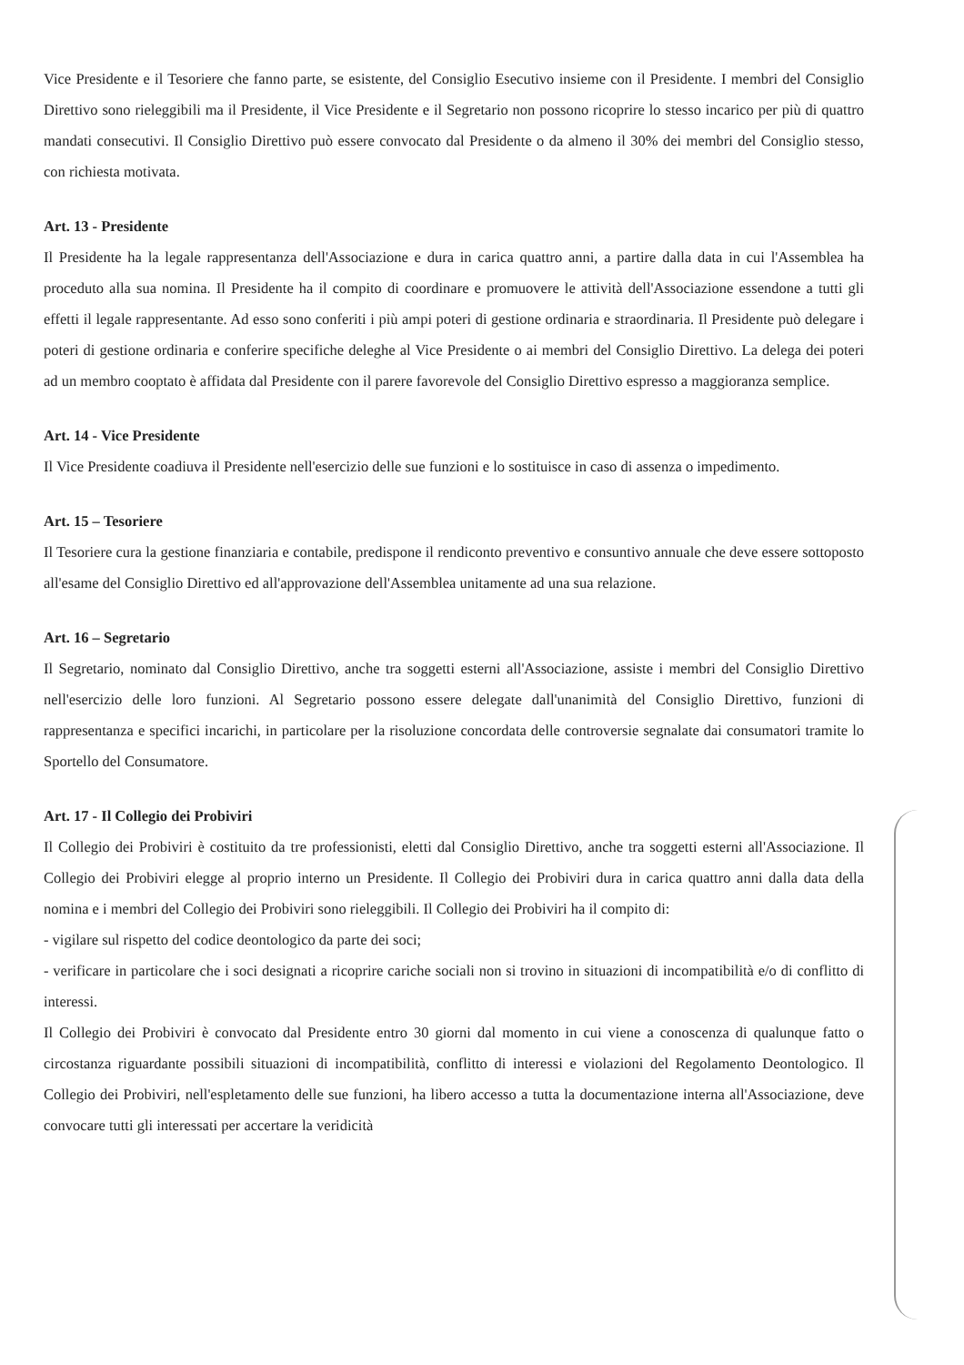Vice Presidente e il Tesoriere che fanno parte, se esistente, del Consiglio Esecutivo insieme con il Presidente. I membri del Consiglio Direttivo sono rieleggibili ma il Presidente, il Vice Presidente e il Segretario non possono ricoprire lo stesso incarico per più di quattro mandati consecutivi. Il Consiglio Direttivo può essere convocato dal Presidente o da almeno il 30% dei membri del Consiglio stesso, con richiesta motivata.
Art. 13 - Presidente
Il Presidente ha la legale rappresentanza dell'Associazione e dura in carica quattro anni, a partire dalla data in cui l'Assemblea ha proceduto alla sua nomina. Il Presidente ha il compito di coordinare e promuovere le attività dell'Associazione essendone a tutti gli effetti il legale rappresentante. Ad esso sono conferiti i più ampi poteri di gestione ordinaria e straordinaria. Il Presidente può delegare i poteri di gestione ordinaria e conferire specifiche deleghe al Vice Presidente o ai membri del Consiglio Direttivo. La delega dei poteri ad un membro cooptato è affidata dal Presidente con il parere favorevole del Consiglio Direttivo espresso a maggioranza semplice.
Art. 14 - Vice Presidente
Il Vice Presidente coadiuva il Presidente nell'esercizio delle sue funzioni e lo sostituisce in caso di assenza o impedimento.
Art. 15 – Tesoriere
Il Tesoriere cura la gestione finanziaria e contabile, predispone il rendiconto preventivo e consuntivo annuale che deve essere sottoposto all'esame del Consiglio Direttivo ed all'approvazione dell'Assemblea unitamente ad una sua relazione.
Art. 16 – Segretario
Il Segretario, nominato dal Consiglio Direttivo, anche tra soggetti esterni all'Associazione, assiste i membri del Consiglio Direttivo nell'esercizio delle loro funzioni. Al Segretario possono essere delegate dall'unanimità del Consiglio Direttivo, funzioni di rappresentanza e specifici incarichi, in particolare per la risoluzione concordata delle controversie segnalate dai consumatori tramite lo Sportello del Consumatore.
Art. 17 - Il Collegio dei Probiviri
Il Collegio dei Probiviri è costituito da tre professionisti, eletti dal Consiglio Direttivo, anche tra soggetti esterni all'Associazione. Il Collegio dei Probiviri elegge al proprio interno un Presidente. Il Collegio dei Probiviri dura in carica quattro anni dalla data della nomina e i membri del Collegio dei Probiviri sono rieleggibili. Il Collegio dei Probiviri ha il compito di:
- vigilare sul rispetto del codice deontologico da parte dei soci;
- verificare in particolare che i soci designati a ricoprire cariche sociali non si trovino in situazioni di incompatibilità e/o di conflitto di interessi.
Il Collegio dei Probiviri è convocato dal Presidente entro 30 giorni dal momento in cui viene a conoscenza di qualunque fatto o circostanza riguardante possibili situazioni di incompatibilità, conflitto di interessi e violazioni del Regolamento Deontologico. Il Collegio dei Probiviri, nell'espletamento delle sue funzioni, ha libero accesso a tutta la documentazione interna all'Associazione, deve convocare tutti gli interessati per accertare la veridicità